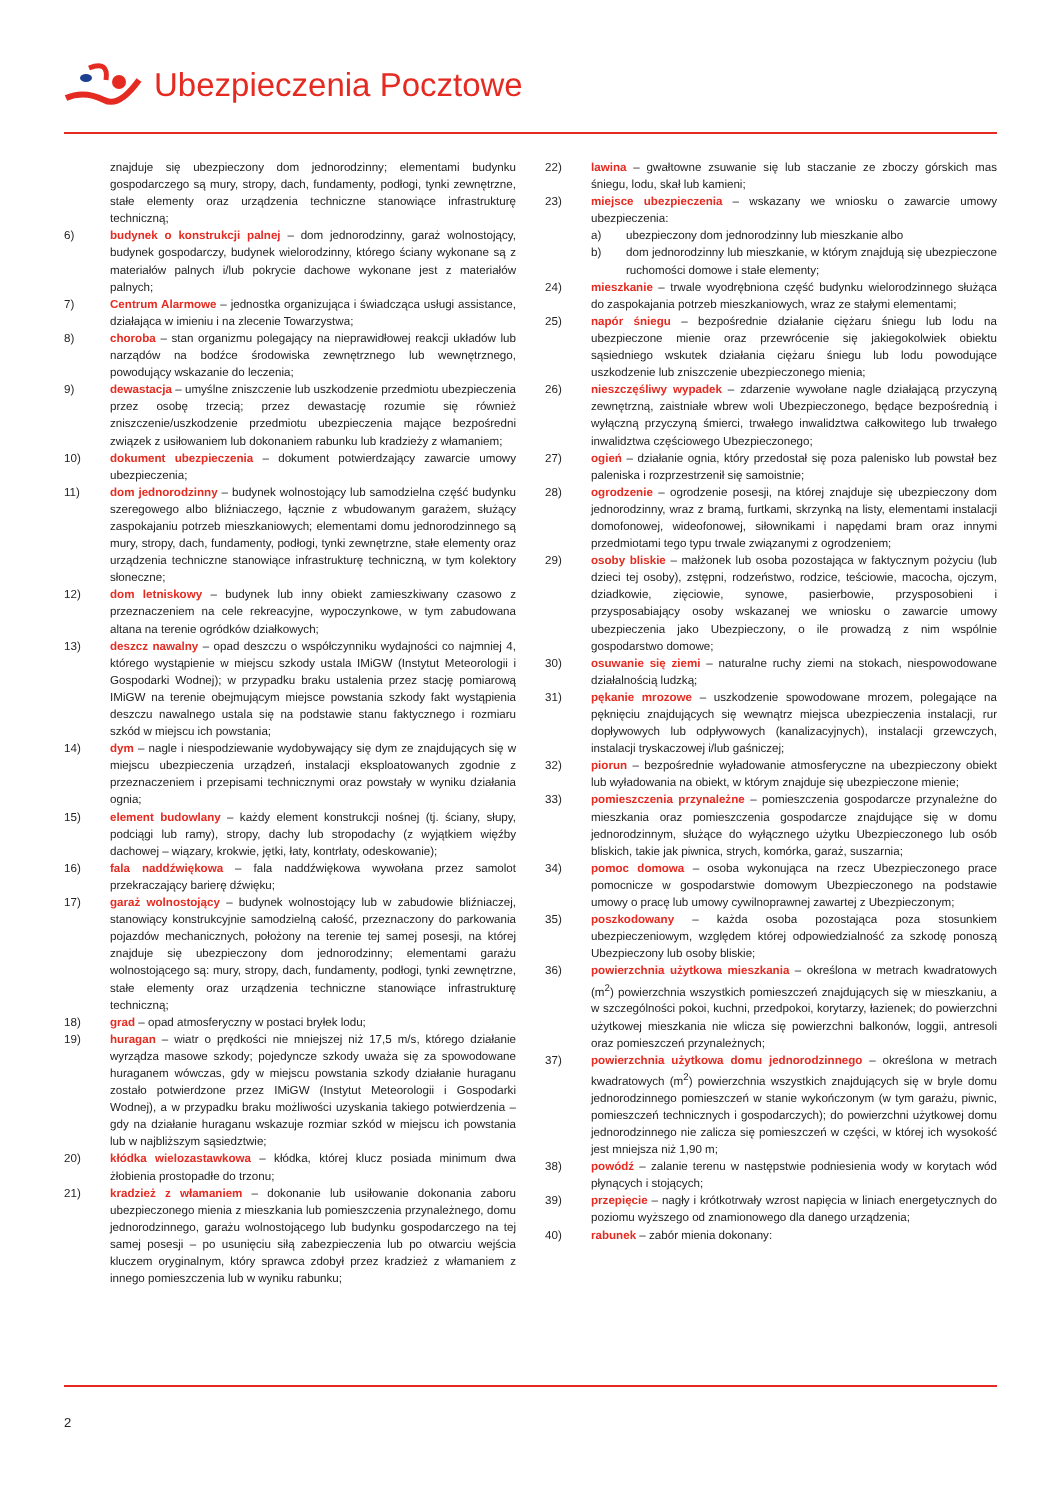Ubezpieczenia Pocztowe
znajduje się ubezpieczony dom jednorodzinny; elementami budynku gospodarczego są mury, stropy, dach, fundamenty, podłogi, tynki zewnętrzne, stałe elementy oraz urządzenia techniczne stanowiące infrastrukturę techniczną;
6) budynek o konstrukcji palnej – dom jednorodzinny, garaż wolnostojący, budynek gospodarczy, budynek wielorodzinny, którego ściany wykonane są z materiałów palnych i/lub pokrycie dachowe wykonane jest z materiałów palnych;
7) Centrum Alarmowe – jednostka organizująca i świadcząca usługi assistance, działająca w imieniu i na zlecenie Towarzystwa;
8) choroba – stan organizmu polegający na nieprawidłowej reakcji układów lub narządów na bodźce środowiska zewnętrznego lub wewnętrznego, powodujący wskazanie do leczenia;
9) dewastacja – umyślne zniszczenie lub uszkodzenie przedmiotu ubezpieczenia przez osobę trzecią; przez dewastację rozumie się również zniszczenie/uszkodzenie przedmiotu ubezpieczenia mające bezpośredni związek z usiłowaniem lub dokonaniem rabunku lub kradzieży z włamaniem;
10) dokument ubezpieczenia – dokument potwierdzający zawarcie umowy ubezpieczenia;
11) dom jednorodzinny – budynek wolnostojący lub samodzielna część budynku szeregowego albo bliźniaczego, łącznie z wbudowanym garażem, służący zaspokajaniu potrzeb mieszkaniowych; elementami domu jednorodzinnego są mury, stropy, dach, fundamenty, podłogi, tynki zewnętrzne, stałe elementy oraz urządzenia techniczne stanowiące infrastrukturę techniczną, w tym kolektory słoneczne;
12) dom letniskowy – budynek lub inny obiekt zamieszkiwany czasowo z przeznaczeniem na cele rekreacyjne, wypoczynkowe, w tym zabudowana altana na terenie ogródków działkowych;
13) deszcz nawalny – opad deszczu o współczynniku wydajności co najmniej 4, którego wystąpienie w miejscu szkody ustala IMiGW (Instytut Meteorologii i Gospodarki Wodnej); w przypadku braku ustalenia przez stację pomiarową IMiGW na terenie obejmującym miejsce powstania szkody fakt wystąpienia deszczu nawalnego ustala się na podstawie stanu faktycznego i rozmiaru szkód w miejscu ich powstania;
14) dym – nagle i niespodziewanie wydobywający się dym ze znajdujących się w miejscu ubezpieczenia urządzeń, instalacji eksploatowanych zgodnie z przeznaczeniem i przepisami technicznymi oraz powstały w wyniku działania ognia;
15) element budowlany – każdy element konstrukcji nośnej (tj. ściany, słupy, podciągi lub ramy), stropy, dachy lub stropodachy (z wyjątkiem więźby dachowej – wiązary, krokwie, jętki, łaty, kontrłaty, odeskowanie);
16) fala naddźwiękowa – fala naddźwiękowa wywołana przez samolot przekraczający barierę dźwięku;
17) garaż wolnostojący – budynek wolnostojący lub w zabudowie bliźniaczej, stanowiący konstrukcyjnie samodzielną całość, przeznaczony do parkowania pojazdów mechanicznych, położony na terenie tej samej posesji, na której znajduje się ubezpieczony dom jednorodzinny; elementami garażu wolnostojącego są: mury, stropy, dach, fundamenty, podłogi, tynki zewnętrzne, stałe elementy oraz urządzenia techniczne stanowiące infrastrukturę techniczną;
18) grad – opad atmosferyczny w postaci bryłek lodu;
19) huragan – wiatr o prędkości nie mniejszej niż 17,5 m/s, którego działanie wyrządza masowe szkody; pojedyncze szkody uważa się za spowodowane huraganem wówczas, gdy w miejscu powstania szkody działanie huraganu zostało potwierdzone przez IMiGW (Instytut Meteorologii i Gospodarki Wodnej), a w przypadku braku możliwości uzyskania takiego potwierdzenia – gdy na działanie huraganu wskazuje rozmiar szkód w miejscu ich powstania lub w najbliższym sąsiedztwie;
20) kłódka wielozastawkowa – kłódka, której klucz posiada minimum dwa żłobienia prostopadłe do trzonu;
21) kradzież z włamaniem – dokonanie lub usiłowanie dokonania zaboru ubezpieczonego mienia z mieszkania lub pomieszczenia przynależnego, domu jednorodzinnego, garażu wolnostojącego lub budynku gospodarczego na tej samej posesji – po usunięciu siłą zabezpieczenia lub po otwarciu wejścia kluczem oryginalnym, który sprawca zdobył przez kradzież z włamaniem z innego pomieszczenia lub w wyniku rabunku;
22) lawina – gwałtowne zsuwanie się lub staczanie ze zboczy górskich mas śniegu, lodu, skał lub kamieni;
23) miejsce ubezpieczenia – wskazany we wniosku o zawarcie umowy ubezpieczenia:
a) ubezpieczony dom jednorodzinny lub mieszkanie albo
b) dom jednorodzinny lub mieszkanie, w którym znajdują się ubezpieczone ruchomości domowe i stałe elementy;
24) mieszkanie – trwale wyodrębniona część budynku wielorodzinnego służąca do zaspokajania potrzeb mieszkaniowych, wraz ze stałymi elementami;
25) napór śniegu – bezpośrednie działanie ciężaru śniegu lub lodu na ubezpieczone mienie oraz przewrócenie się jakiegokolwiek obiektu sąsiedniego wskutek działania ciężaru śniegu lub lodu powodujące uszkodzenie lub zniszczenie ubezpieczonego mienia;
26) nieszczęśliwy wypadek – zdarzenie wywołane nagle działającą przyczyną zewnętrzną, zaistniałe wbrew woli Ubezpieczonego, będące bezpośrednią i wyłączną przyczyną śmierci, trwałego inwalidztwa całkowitego lub trwałego inwalidztwa częściowego Ubezpieczonego;
27) ogień – działanie ognia, który przedostał się poza palenisko lub powstał bez paleniska i rozprzestrzenił się samoistnie;
28) ogrodzenie – ogrodzenie posesji, na której znajduje się ubezpieczony dom jednorodzinny, wraz z bramą, furtkami, skrzynką na listy, elementami instalacji domofonowej, wideofonowej, siłownikami i napędami bram oraz innymi przedmiotami tego typu trwale związanymi z ogrodzeniem;
29) osoby bliskie – małżonek lub osoba pozostająca w faktycznym pożyciu (lub dzieci tej osoby), zstępni, rodzeństwo, rodzice, teściowie, macocha, ojczym, dziadkowie, zięciowie, synowe, pasierbowie, przysposobieni i przysposabiający osoby wskazanej we wniosku o zawarcie umowy ubezpieczenia jako Ubezpieczony, o ile prowadzą z nim wspólnie gospodarstwo domowe;
30) osuwanie się ziemi – naturalne ruchy ziemi na stokach, niespowodowane działalnością ludzką;
31) pękanie mrozowe – uszkodzenie spowodowane mrozem, polegające na pęknięciu znajdujących się wewnątrz miejsca ubezpieczenia instalacji, rur dopływowych lub odpływowych (kanalizacyjnych), instalacji grzewczych, instalacji tryskaczowej i/lub gaśniczej;
32) piorun – bezpośrednie wyładowanie atmosferyczne na ubezpieczony obiekt lub wyładowania na obiekt, w którym znajduje się ubezpieczone mienie;
33) pomieszczenia przynależne – pomieszczenia gospodarcze przynależne do mieszkania oraz pomieszczenia gospodarcze znajdujące się w domu jednorodzinnym, służące do wyłącznego użytku Ubezpieczonego lub osób bliskich, takie jak piwnica, strych, komórka, garaż, suszarnia;
34) pomoc domowa – osoba wykonująca na rzecz Ubezpieczonego prace pomocnicze w gospodarstwie domowym Ubezpieczonego na podstawie umowy o pracę lub umowy cywilnoprawnej zawartej z Ubezpieczonym;
35) poszkodowany – każda osoba pozostająca poza stosunkiem ubezpieczeniowym, względem której odpowiedzialność za szkodę ponoszą Ubezpieczony lub osoby bliskie;
36) powierzchnia użytkowa mieszkania – określona w metrach kwadratowych (m<sup>2</sup>) powierzchnia wszystkich pomieszczeń znajdujących się w mieszkaniu, a w szczególności pokoi, kuchni, przedpokoi, korytarzy, łazienek; do powierzchni użytkowej mieszkania nie wlicza się powierzchni balkonów, loggii, antresoli oraz pomieszczeń przynależnych;
37) powierzchnia użytkowa domu jednorodzinnego – określona w metrach kwadratowych (m<sup>2</sup>) powierzchnia wszystkich znajdujących się w bryle domu jednorodzinnego pomieszczeń w stanie wykończonym (w tym garażu, piwnic, pomieszczeń technicznych i gospodarczych); do powierzchni użytkowej domu jednorodzinnego nie zalicza się pomieszczeń w części, w której ich wysokość jest mniejsza niż 1,90 m;
38) powódź – zalanie terenu w następstwie podniesienia wody w korytach wód płynących i stojących;
39) przepięcie – nagły i krótkotrwały wzrost napięcia w liniach energetycznych do poziomu wyższego od znamionowego dla danego urządzenia;
40) rabunek – zabór mienia dokonany:
2